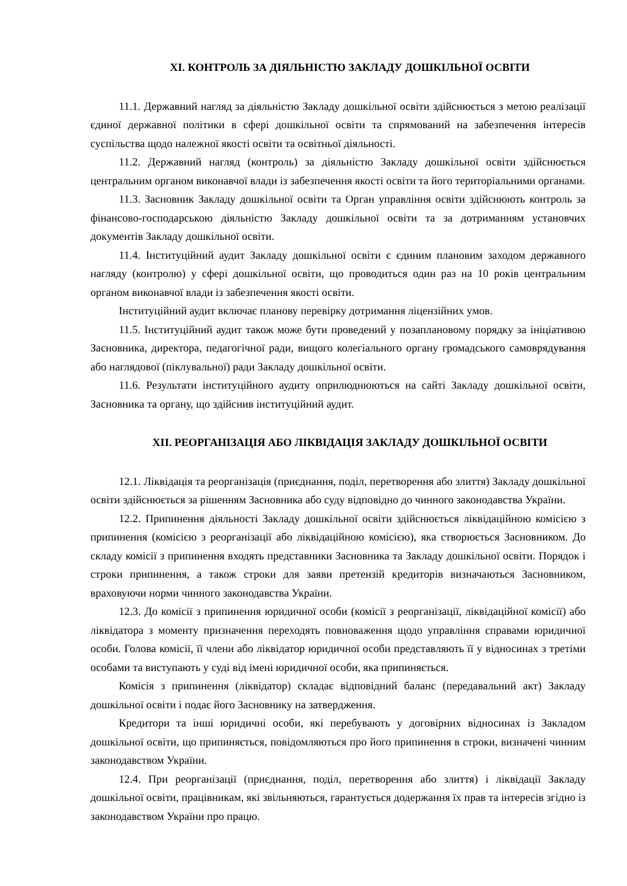XI. КОНТРОЛЬ ЗА ДІЯЛЬНІСТЮ ЗАКЛАДУ ДОШКІЛЬНОЇ ОСВІТИ
11.1. Державний нагляд за діяльністю Закладу дошкільної освіти здійснюється з метою реалізації єдиної державної політики в сфері дошкільної освіти та спрямований на забезпечення інтересів суспільства щодо належної якості освіти та освітньої діяльності.
11.2. Державний нагляд (контроль) за діяльністю Закладу дошкільної освіти здійснюється центральним органом виконавчої влади із забезпечення якості освіти та його територіальними органами.
11.3. Засновник Закладу дошкільної освіти та Орган управління освіти здійснюють контроль за фінансово-господарською діяльністю Закладу дошкільної освіти та за дотриманням установчих документів Закладу дошкільної освіти.
11.4. Інституційний аудит Закладу дошкільної освіти є єдиним плановим заходом державного нагляду (контролю) у сфері дошкільної освіти, що проводиться один раз на 10 років центральним органом виконавчої влади із забезпечення якості освіти.
Інституційний аудит включає планову перевірку дотримання ліцензійних умов.
11.5. Інституційний аудит також може бути проведений у позаплановому порядку за ініціативою Засновника, директора, педагогічної ради, вищого колегіального органу громадського самоврядування або наглядової (піклувальної) ради Закладу дошкільної освіти.
11.6. Результати інституційного аудиту оприлюднюються на сайті Закладу дошкільної освіти, Засновника та органу, що здійснив інституційний аудит.
XII. РЕОРГАНІЗАЦІЯ АБО ЛІКВІДАЦІЯ ЗАКЛАДУ ДОШКІЛЬНОЇ ОСВІТИ
12.1. Ліквідація та реорганізація (приєднання, поділ, перетворення або злиття) Закладу дошкільної освіти здійснюється за рішенням Засновника або суду відповідно до чинного законодавства України.
12.2. Припинення діяльності Закладу дошкільної освіти здійснюється ліквідаційною комісією з припинення (комісією з реорганізації або ліквідаційною комісією), яка створюється Засновником. До складу комісії з припинення входять представники Засновника та Закладу дошкільної освіти. Порядок і строки припинення, а також строки для заяви претензій кредиторів визначаються Засновником, враховуючи норми чинного законодавства України.
12.3. До комісії з припинення юридичної особи (комісії з реорганізації, ліквідаційної комісії) або ліквідатора з моменту призначення переходять повноваження щодо управління справами юридичної особи. Голова комісії, її члени або ліквідатор юридичної особи представляють її у відносинах з третіми особами та виступають у суді від імені юридичної особи, яка припиняється.
Комісія з припинення (ліквідатор) складає відповідний баланс (передавальний акт) Закладу дошкільної освіти і подає його Засновнику на затвердження.
Кредитори та інші юридичні особи, які перебувають у договірних відносинах із Закладом дошкільної освіти, що припиняється, повідомляються про його припинення в строки, визначені чинним законодавством України.
12.4. При реорганізації (приєднання, поділ, перетворення або злиття) і ліквідації Закладу дошкільної освіти, працівникам, які звільняються, гарантується додержання їх прав та інтересів згідно із законодавством України про працю.